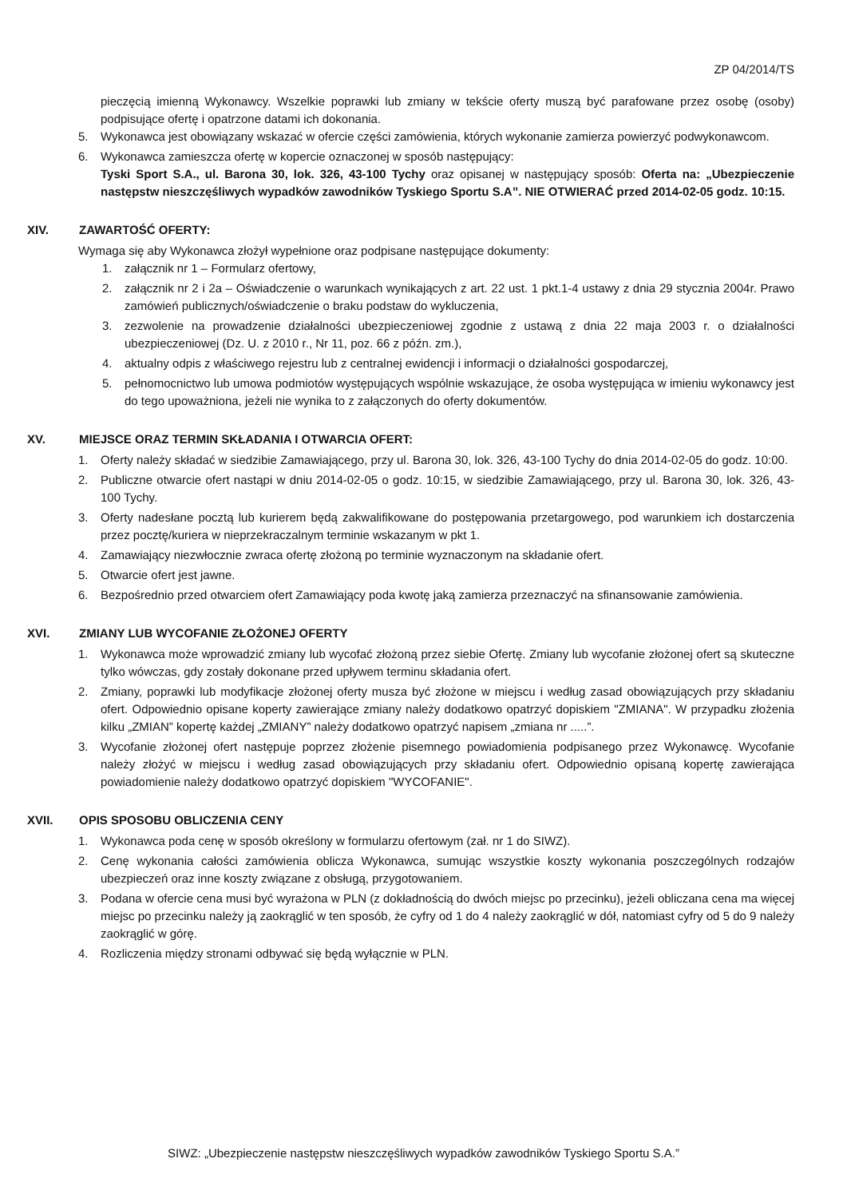ZP 04/2014/TS
pieczęcią imienną Wykonawcy. Wszelkie poprawki lub zmiany w tekście oferty muszą być parafowane przez osobę (osoby) podpisujące ofertę i opatrzone datami ich dokonania.
5. Wykonawca jest obowiązany wskazać w ofercie części zamówienia, których wykonanie zamierza powierzyć podwykonawcom.
6. Wykonawca zamieszcza ofertę w kopercie oznaczonej w sposób następujący:
Tyski Sport S.A., ul. Barona 30, lok. 326, 43-100 Tychy oraz opisanej w następujący sposób: Oferta na: „Ubezpieczenie następstw nieszczęśliwych wypadków zawodników Tyskiego Sportu S.A”. NIE OTWIERAĆ przed 2014-02-05 godz. 10:15.
XIV. ZAWARTOŚĆ OFERTY:
Wymaga się aby Wykonawca złożył wypełnione oraz podpisane następujące dokumenty:
1. załącznik nr 1 – Formularz ofertowy,
2. załącznik nr 2 i 2a – Oświadczenie o warunkach wynikających z art. 22 ust. 1 pkt.1-4 ustawy z dnia 29 stycznia 2004r. Prawo zamówień publicznych/oświadczenie o braku podstaw do wykluczenia,
3. zezwolenie na prowadzenie działalności ubezpieczeniowej zgodnie z ustawą z dnia 22 maja 2003 r. o działalności ubezpieczeniowej (Dz. U. z 2010 r., Nr 11, poz. 66 z późn. zm.),
4. aktualny odpis z właściwego rejestru lub z centralnej ewidencji i informacji o działalności gospodarczej,
5. pełnomocnictwo lub umowa podmiotów występujących wspólnie wskazujące, że osoba występująca w imieniu wykonawcy jest do tego upoważniona, jeżeli nie wynika to z załączonych do oferty dokumentów.
XV. MIEJSCE ORAZ TERMIN SKŁADANIA I OTWARCIA OFERT:
1. Oferty należy składać w siedzibie Zamawiającego, przy ul. Barona 30, lok. 326, 43-100 Tychy do dnia 2014-02-05 do godz. 10:00.
2. Publiczne otwarcie ofert nastąpi w dniu 2014-02-05 o godz. 10:15, w siedzibie Zamawiającego, przy ul. Barona 30, lok. 326, 43-100 Tychy.
3. Oferty nadesłane pocztą lub kurierem będą zakwalifikowane do postępowania przetargowego, pod warunkiem ich dostarczenia przez pocztę/kuriera w nieprzekraczalnym terminie wskazanym w pkt 1.
4. Zamawiający niezwłocznie zwraca ofertę złożoną po terminie wyznaczonym na składanie ofert.
5. Otwarcie ofert jest jawne.
6. Bezpośrednio przed otwarciem ofert Zamawiający poda kwotę jaką zamierza przeznaczyć na sfinansowanie zamówienia.
XVI. ZMIANY LUB WYCOFANIE ZŁOŻONEJ OFERTY
1. Wykonawca może wprowadzić zmiany lub wycofać złożoną przez siebie Ofertę. Zmiany lub wycofanie złożonej ofert są skuteczne tylko wówczas, gdy zostały dokonane przed upływem terminu składania ofert.
2. Zmiany, poprawki lub modyfikacje złożonej oferty musza być złożone w miejscu i według zasad obowiązujących przy składaniu ofert. Odpowiednio opisane koperty zawierające zmiany należy dodatkowo opatrzyć dopiskiem "ZMIANA". W przypadku złożenia kilku „ZMIAN” kopertę każdej „ZMIANY” należy dodatkowo opatrzyć napisem „zmiana nr .....”.
3. Wycofanie złożonej ofert następuje poprzez złożenie pisemnego powiadomienia podpisanego przez Wykonawcę. Wycofanie należy złożyć w miejscu i według zasad obowiązujących przy składaniu ofert. Odpowiednio opisaną kopertę zawierająca powiadomienie należy dodatkowo opatrzyć dopiskiem "WYCOFANIE".
XVII. OPIS SPOSOBU OBLICZENIA CENY
1. Wykonawca poda cenę w sposób określony w formularzu ofertowym (zał. nr 1 do SIWZ).
2. Cenę wykonania całości zamówienia oblicza Wykonawca, sumując wszystkie koszty wykonania poszczególnych rodzajów ubezpieczeń oraz inne koszty związane z obsługą, przygotowaniem.
3. Podana w ofercie cena musi być wyrażona w PLN (z dokładnością do dwóch miejsc po przecinku), jeżeli obliczana cena ma więcej miejsc po przecinku należy ją zaokrąglić w ten sposób, że cyfry od 1 do 4 należy zaokrąglić w dół, natomiast cyfry od 5 do 9 należy zaokrąglić w górę.
4. Rozliczenia między stronami odbywać się będą wyłącznie w PLN.
SIWZ: „Ubezpieczenie następstw nieszczęśliwych wypadków zawodników Tyskiego Sportu S.A.”